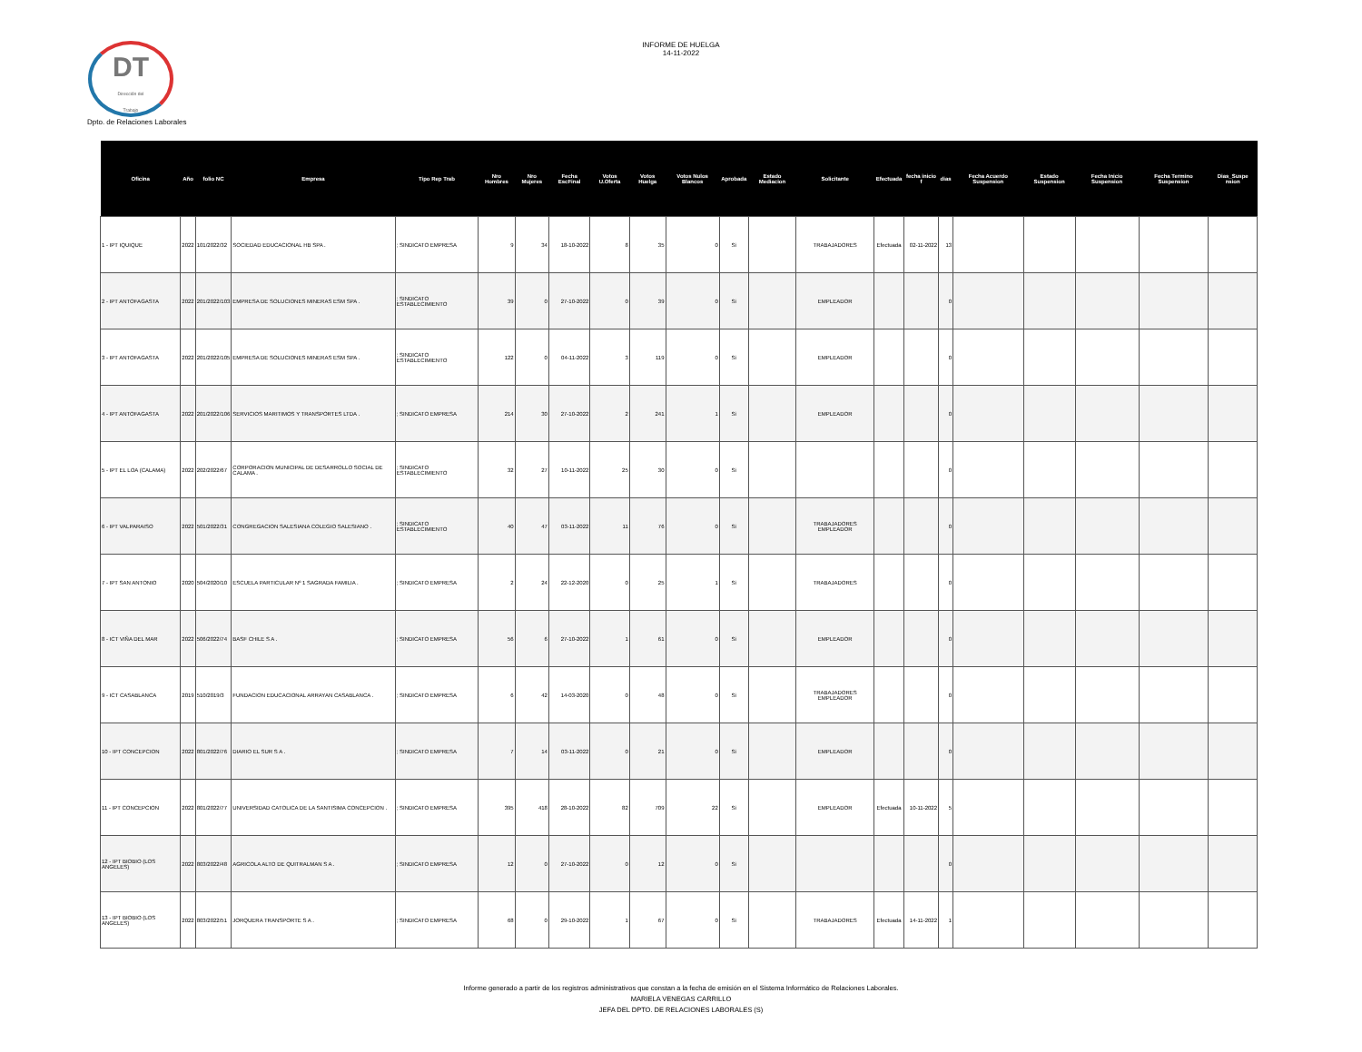DT
Dirección del
Trabajo
INFORME DE HUELGA
14-11-2022
Dpto. de Relaciones Laborales
| Oficina | Año | folio NC | Empresa | Tipo Rep Trab | Nro Hombres | Nro Mujeres | Fecha EscFinal | Votos U.Oferta | Votos Huelga | Votos Nulos Blancos | Aprobada | Estado Mediacion | Solicitante | Efectuada | fecha inicio f | dias | Fecha Acuerdo Suspension | Estado Suspension | Fecha Inicio Suspension | Fecha Termino Suspension | Dias_Suspe nsion |
| --- | --- | --- | --- | --- | --- | --- | --- | --- | --- | --- | --- | --- | --- | --- | --- | --- | --- | --- | --- | --- | --- |
| 1 - IPT IQUIQUE | 2022 | 101/2022/32 | SOCIEDAD EDUCACIONAL HB SPA . | ; SINDICATO EMPRESA | 9 | 34 | 18-10-2022 | 8 | 35 | 0 | Si | | TRABAJADORES | Efectuada | 02-11-2022 | 13 | | | | | |
| 2 - IPT ANTOFAGASTA | 2022 | 201/2022/103 | EMPRESA DE SOLUCIONES MINERAS ESM SPA . | ; SINDICATO ESTABLECIMIENTO | 39 | 0 | 27-10-2022 | 0 | 39 | 0 | Si | | EMPLEADOR | | | 0 | | | | | |
| 3 - IPT ANTOFAGASTA | 2022 | 201/2022/105 | EMPRESA DE SOLUCIONES MINERAS ESM SPA . | ; SINDICATO ESTABLECIMIENTO | 122 | 0 | 04-11-2022 | 3 | 119 | 0 | Si | | EMPLEADOR | | | 0 | | | | | |
| 4 - IPT ANTOFAGASTA | 2022 | 201/2022/106 | SERVICIOS MARITIMOS Y TRANSPORTES LTDA . | ; SINDICATO EMPRESA | 214 | 30 | 27-10-2022 | 2 | 241 | 1 | Si | | EMPLEADOR | | | 0 | | | | | |
| 5 - IPT EL LOA (CALAMA) | 2022 | 202/2022/67 | CORPORACION MUNICIPAL DE DESARROLLO SOCIAL DE CALAMA . | ; SINDICATO ESTABLECIMIENTO | 32 | 27 | 10-11-2022 | 25 | 30 | 0 | Si | | | | | 0 | | | | | |
| 6 - IPT VALPARAISO | 2022 | 501/2022/31 | CONGREGACION SALESIANA COLEGIO SALESIANO . | ; SINDICATO ESTABLECIMIENTO | 40 | 47 | 03-11-2022 | 11 | 76 | 0 | Si | | TRABAJADORES EMPLEADOR | | | 0 | | | | | |
| 7 - IPT SAN ANTONIO | 2020 | 504/2020/10 | ESCUELA PARTICULAR Nº 1 SAGRADA FAMILIA . | ; SINDICATO EMPRESA | 2 | 24 | 22-12-2020 | 0 | 25 | 1 | Si | | TRABAJADORES | | | 0 | | | | | |
| 8 - ICT VIÑA DEL MAR | 2022 | 506/2022/74 | BASF CHILE S A . | ; SINDICATO EMPRESA | 56 | 6 | 27-10-2022 | 1 | 61 | 0 | Si | | EMPLEADOR | | | 0 | | | | | |
| 9 - ICT CASABLANCA | 2019 | 510/2019/3 | FUNDACION EDUCACIONAL ARRAYAN CASABLANCA . | ; SINDICATO EMPRESA | 6 | 42 | 14-03-2020 | 0 | 48 | 0 | Si | | TRABAJADORES EMPLEADOR | | | 0 | | | | | |
| 10 - IPT CONCEPCION | 2022 | 801/2022/76 | DIARIO EL SUR S A . | ; SINDICATO EMPRESA | 7 | 14 | 03-11-2022 | 0 | 21 | 0 | Si | | EMPLEADOR | | | 0 | | | | | |
| 11 - IPT CONCEPCION | 2022 | 801/2022/77 | UNIVERSIDAD CATOLICA DE LA SANTISIMA CONCEPCION . | ; SINDICATO EMPRESA | 395 | 418 | 28-10-2022 | 82 | 709 | 22 | Si | | EMPLEADOR | Efectuada | 10-11-2022 | 5 | | | | | |
| 12 - IPT BIOBIO (LOS ANGELES) | 2022 | 803/2022/48 | AGRICOLA ALTO DE QUITRALMAN S A . | ; SINDICATO EMPRESA | 12 | 0 | 27-10-2022 | 0 | 12 | 0 | Si | | | | | 0 | | | | | |
| 13 - IPT BIOBIO (LOS ANGELES) | 2022 | 803/2022/51 | JORQUERA TRANSPORTE S A . | ; SINDICATO EMPRESA | 68 | 0 | 29-10-2022 | 1 | 67 | 0 | Si | | TRABAJADORES | Efectuada | 14-11-2022 | 1 | | | | | |
Informe generado a partir de los registros administrativos que constan a la fecha de emisión en el Sistema Informático de Relaciones Laborales.
MARIELA VENEGAS CARRILLO
JEFA DEL DPTO. DE RELACIONES LABORALES (S)